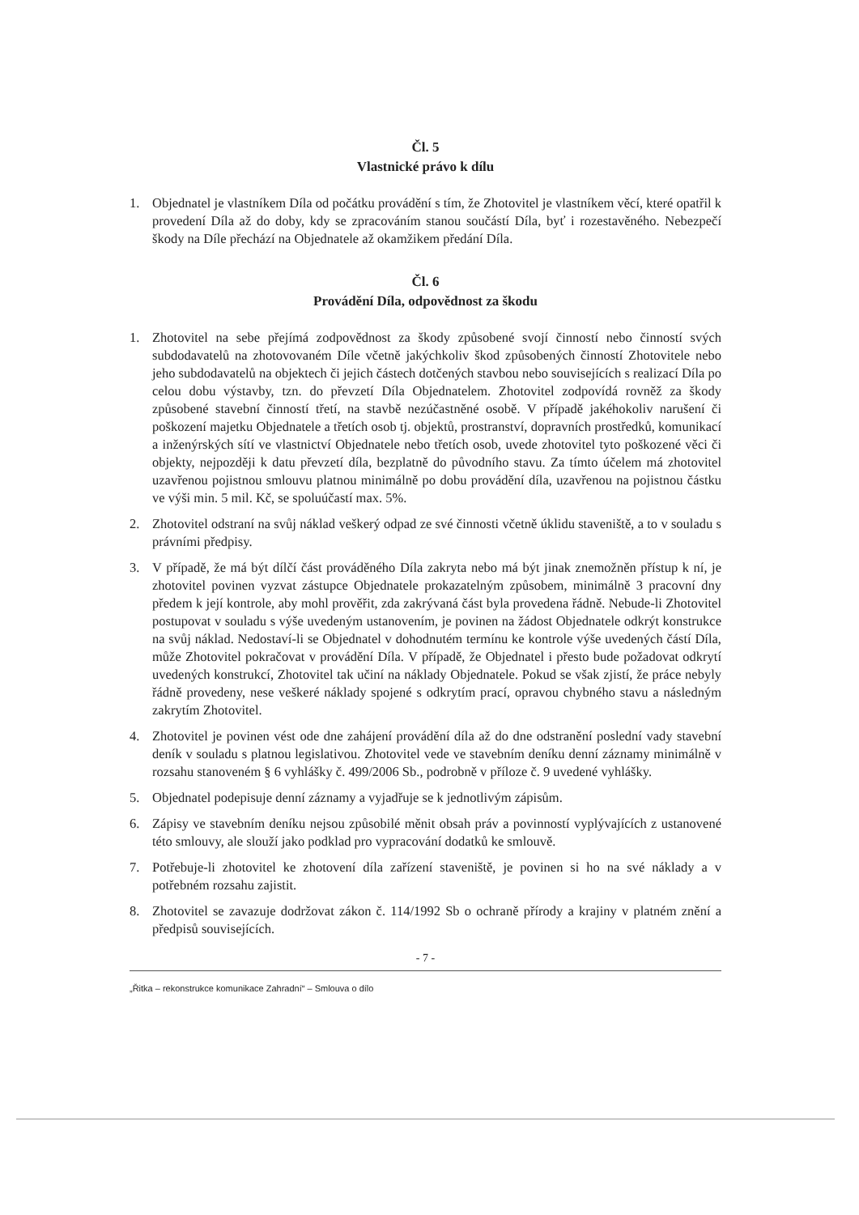Čl. 5
Vlastnické právo k dílu
1. Objednatel je vlastníkem Díla od počátku provádění s tím, že Zhotovitel je vlastníkem věcí, které opatřil k provedení Díla až do doby, kdy se zpracováním stanou součástí Díla, byť i rozestavěného. Nebezpečí škody na Díle přechází na Objednatele až okamžikem předání Díla.
Čl. 6
Provádění Díla, odpovědnost za škodu
1. Zhotovitel na sebe přejímá zodpovědnost za škody způsobené svojí činností nebo činností svých subdodavatelů na zhotovovaném Díle včetně jakýchkoliv škod způsobených činností Zhotovitele nebo jeho subdodavatelů na objektech či jejich částech dotčených stavbou nebo souvisejících s realizací Díla po celou dobu výstavby, tzn. do převzetí Díla Objednatelem. Zhotovitel zodpovídá rovněž za škody způsobené stavební činností třetí, na stavbě nezúčastněné osobě. V případě jakéhokoliv narušení či poškození majetku Objednatele a třetích osob tj. objektů, prostranství, dopravních prostředků, komunikací a inženýrských sítí ve vlastnictví Objednatele nebo třetích osob, uvede zhotovitel tyto poškozené věci či objekty, nejpozději k datu převzetí díla, bezplatně do původního stavu. Za tímto účelem má zhotovitel uzavřenou pojistnou smlouvu platnou minimálně po dobu provádění díla, uzavřenou na pojistnou částku ve výši min. 5 mil. Kč, se spoluúčastí max. 5%.
2. Zhotovitel odstraní na svůj náklad veškerý odpad ze své činnosti včetně úklidu staveniště, a to v souladu s právními předpisy.
3. V případě, že má být dílčí část prováděného Díla zakryta nebo má být jinak znemožněn přístup k ní, je zhotovitel povinen vyzvat zástupce Objednatele prokazatelným způsobem, minimálně 3 pracovní dny předem k její kontrole, aby mohl prověřit, zda zakrývaná část byla provedena řádně. Nebude-li Zhotovitel postupovat v souladu s výše uvedeným ustanovením, je povinen na žádost Objednatele odkrýt konstrukce na svůj náklad. Nedostaví-li se Objednatel v dohodnutém termínu ke kontrole výše uvedených částí Díla, může Zhotovitel pokračovat v provádění Díla. V případě, že Objednatel i přesto bude požadovat odkrytí uvedených konstrukcí, Zhotovitel tak učiní na náklady Objednatele. Pokud se však zjistí, že práce nebyly řádně provedeny, nese veškeré náklady spojené s odkrytím prací, opravou chybného stavu a následným zakrytím Zhotovitel.
4. Zhotovitel je povinen vést ode dne zahájení provádění díla až do dne odstranění poslední vady stavební deník v souladu s platnou legislativou. Zhotovitel vede ve stavebním deníku denní záznamy minimálně v rozsahu stanoveném § 6 vyhlášky č. 499/2006 Sb., podrobně v příloze č. 9 uvedené vyhlášky.
5. Objednatel podepisuje denní záznamy a vyjadřuje se k jednotlivým zápisům.
6. Zápisy ve stavebním deníku nejsou způsobilé měnit obsah práv a povinností vyplývajících z ustanovené této smlouvy, ale slouží jako podklad pro vypracování dodatků ke smlouvě.
7. Potřebuje-li zhotovitel ke zhotovení díla zařízení staveniště, je povinen si ho na své náklady a v potřebném rozsahu zajistit.
8. Zhotovitel se zavazuje dodržovat zákon č. 114/1992 Sb o ochraně přírody a krajiny v platném znění a předpisů souvisejících.
- 7 -
„Řitka – rekonstrukce komunikace Zahradní“ – Smlouva o dílo